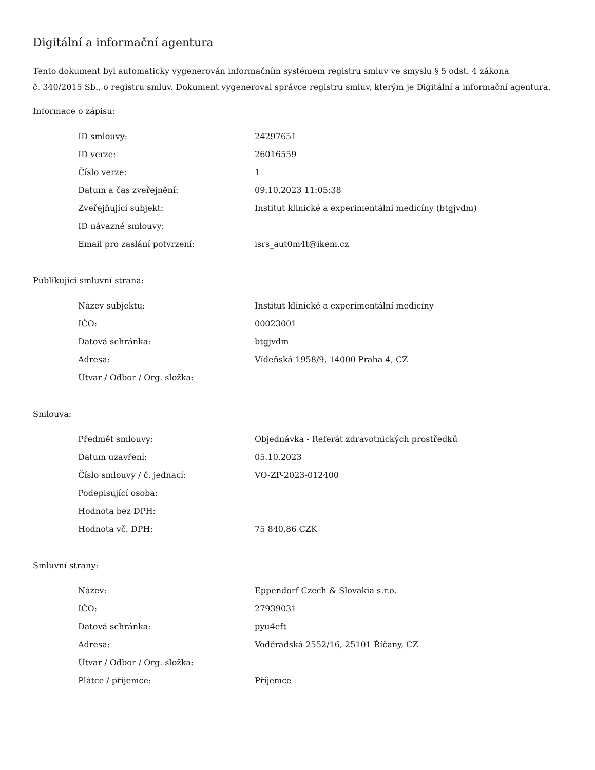Digitální a informační agentura
Tento dokument byl automaticky vygenerován informačním systémem registru smluv ve smyslu § 5 odst. 4 zákona
č. 340/2015 Sb., o registru smluv. Dokument vygeneroval správce registru smluv, kterým je Digitální a informační agentura.
Informace o zápisu:
| ID smlouvy: | 24297651 |
| ID verze: | 26016559 |
| Číslo verze: | 1 |
| Datum a čas zveřejnění: | 09.10.2023 11:05:38 |
| Zveřejňující subjekt: | Institut klinické a experimentální medicíny (btgjvdm) |
| ID návazné smlouvy: | |
| Email pro zaslání potvrzení: | isrs_aut0m4t@ikem.cz |
Publikující smluvní strana:
| Název subjektu: | Institut klinické a experimentální medicíny |
| IČO: | 00023001 |
| Datová schránka: | btgjvdm |
| Adresa: | Vídeňská 1958/9, 14000 Praha 4, CZ |
| Útvar / Odbor / Org. složka: | |
Smlouva:
| Předmět smlouvy: | Objednávka - Referát zdravotnických prostředků |
| Datum uzavření: | 05.10.2023 |
| Číslo smlouvy / č. jednací: | VO-ZP-2023-012400 |
| Podepisující osoba: | |
| Hodnota bez DPH: | |
| Hodnota vč. DPH: | 75 840,86 CZK |
Smluvní strany:
| Název: | Eppendorf Czech & Slovakia s.r.o. |
| IČO: | 27939031 |
| Datová schránka: | pyu4eft |
| Adresa: | Voděradská 2552/16, 25101 Říčany, CZ |
| Útvar / Odbor / Org. složka: | |
| Plátce / příjemce: | Příjemce |